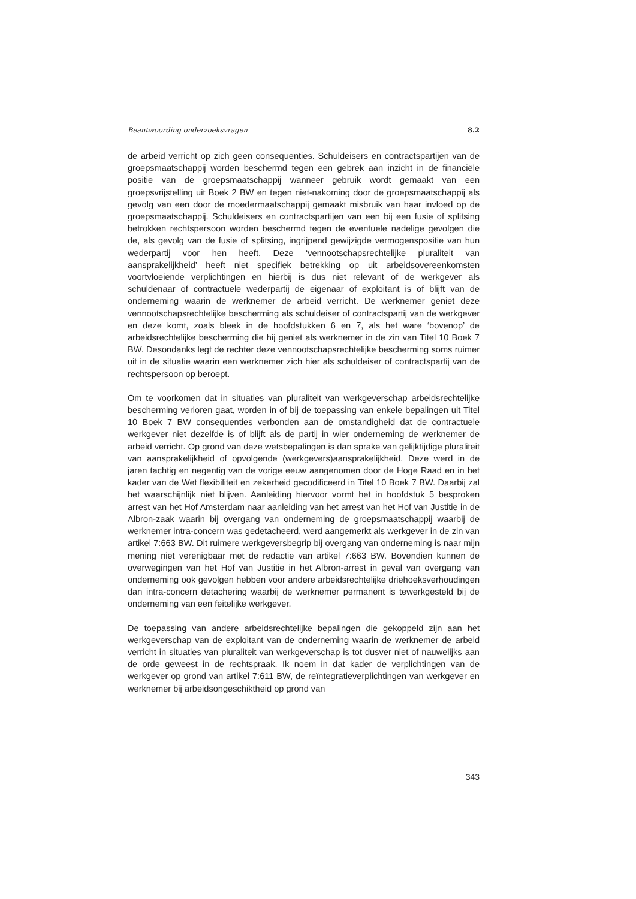Beantwoording onderzoeksvragen 8.2
de arbeid verricht op zich geen consequenties. Schuldeisers en contractspartijen van de groepsmaatschappij worden beschermd tegen een gebrek aan inzicht in de financiële positie van de groepsmaatschappij wanneer gebruik wordt gemaakt van een groepsvrijstelling uit Boek 2 BW en tegen niet-nakoming door de groepsmaatschappij als gevolg van een door de moedermaatschappij gemaakt misbruik van haar invloed op de groepsmaatschappij. Schuldeisers en contractspartijen van een bij een fusie of splitsing betrokken rechtspersoon worden beschermd tegen de eventuele nadelige gevolgen die de, als gevolg van de fusie of splitsing, ingrijpend gewijzigde vermogenspositie van hun wederpartij voor hen heeft. Deze ‘vennootschapsrechtelijke pluraliteit van aansprakelijkheid’ heeft niet specifiek betrekking op uit arbeidsovereenkomsten voortvloeiende verplichtingen en hierbij is dus niet relevant of de werkgever als schuldenaar of contractuele wederpartij de eigenaar of exploitant is of blijft van de onderneming waarin de werknemer de arbeid verricht. De werknemer geniet deze vennootschapsrechtelijke bescherming als schuldeiser of contractspartij van de werkgever en deze komt, zoals bleek in de hoofdstukken 6 en 7, als het ware ‘bovenop’ de arbeidsrechtelijke bescherming die hij geniet als werknemer in de zin van Titel 10 Boek 7 BW. Desondanks legt de rechter deze vennootschapsrechtelijke bescherming soms ruimer uit in de situatie waarin een werknemer zich hier als schuldeiser of contractspartij van de rechtspersoon op beroept.
Om te voorkomen dat in situaties van pluraliteit van werkgeverschap arbeidsrechtelijke bescherming verloren gaat, worden in of bij de toepassing van enkele bepalingen uit Titel 10 Boek 7 BW consequenties verbonden aan de omstandigheid dat de contractuele werkgever niet dezelfde is of blijft als de partij in wier onderneming de werknemer de arbeid verricht. Op grond van deze wetsbepalingen is dan sprake van gelijktijdige pluraliteit van aansprakelijkheid of opvolgende (werkgevers)aansprakelijkheid. Deze werd in de jaren tachtig en negentig van de vorige eeuw aangenomen door de Hoge Raad en in het kader van de Wet flexibiliteit en zekerheid gecodificeerd in Titel 10 Boek 7 BW. Daarbij zal het waarschijnlijk niet blijven. Aanleiding hiervoor vormt het in hoofdstuk 5 besproken arrest van het Hof Amsterdam naar aanleiding van het arrest van het Hof van Justitie in de Albron-zaak waarin bij overgang van onderneming de groepsmaatschappij waarbij de werknemer intra-concern was gedetacheerd, werd aangemerkt als werkgever in de zin van artikel 7:663 BW. Dit ruimere werkgeversbegrip bij overgang van onderneming is naar mijn mening niet verenigbaar met de redactie van artikel 7:663 BW. Bovendien kunnen de overwegingen van het Hof van Justitie in het Albron-arrest in geval van overgang van onderneming ook gevolgen hebben voor andere arbeidsrechtelijke driehoeksverhoudingen dan intra-concern detachering waarbij de werknemer permanent is tewerkgesteld bij de onderneming van een feitelijke werkgever.
De toepassing van andere arbeidsrechtelijke bepalingen die gekoppeld zijn aan het werkgeverschap van de exploitant van de onderneming waarin de werknemer de arbeid verricht in situaties van pluraliteit van werkgeverschap is tot dusver niet of nauwelijks aan de orde geweest in de rechtspraak. Ik noem in dat kader de verplichtingen van de werkgever op grond van artikel 7:611 BW, de reïntegratieverplichtingen van werkgever en werknemer bij arbeidsongeschiktheid op grond van
343